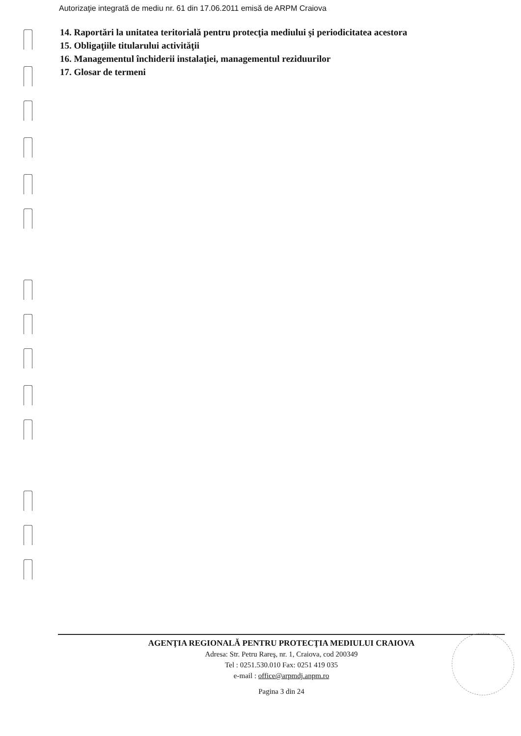Autorizaţie integrată de mediu nr. 61 din 17.06.2011 emisă de ARPM Craiova
14. Raportări la unitatea teritorială pentru protecţia mediului şi periodicitatea acestora
15. Obligaţiile titularului activităţii
16. Managementul închiderii instalaţiei, managementul reziduurilor
17. Glosar de termeni
AGENŢIA REGIONALĂ PENTRU PROTECŢIA MEDIULUI CRAIOVA
Adresa: Str. Petru Rareş, nr. 1, Craiova, cod 200349
Tel : 0251.530.010 Fax: 0251 419 035
e-mail : office@arpmdj.anpm.ro
Pagina 3 din 24